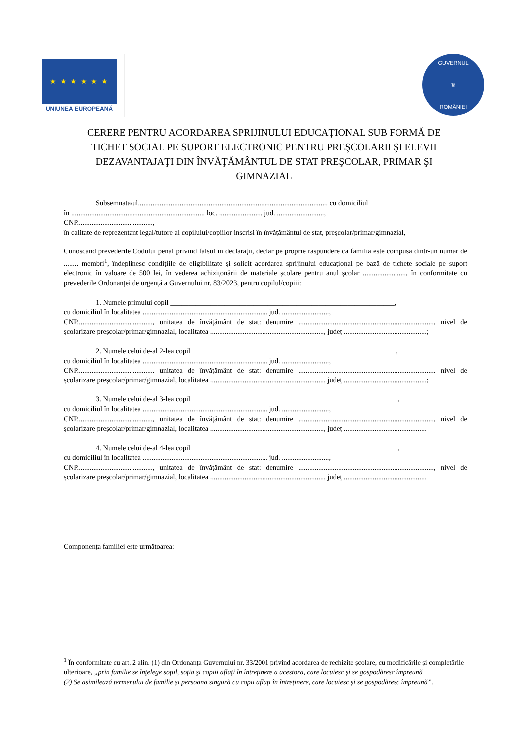★ ★ ★ ★ ★ ★
UNIUNEA EUROPEANĂ
GUVERNUL
♛
ROMÂNIEI
CERERE PENTRU ACORDAREA SPRIJINULUI EDUCAȚIONAL SUB FORMĂ DE TICHET SOCIAL PE SUPORT ELECTRONIC PENTRU PREŞCOLARII ŞI ELEVII DEZAVANTAJAŢI DIN ÎNVĂŢĂMÂNTUL DE STAT PREŞCOLAR, PRIMAR ŞI GIMNAZIAL
Subsemnata/ul......................................................................................................... cu domiciliul
în .......................................................................... loc. ........................ jud. ..........................,
CNP..........................................,
în calitate de reprezentant legal/tutore al copilului/copiilor inscrisi în învățământul de stat, preșcolar/primar/gimnazial,
Cunoscând prevederile Codului penal privind falsul în declaraţii, declar pe proprie răspundere că familia este compusă dintr-un număr de ........ membri<sup>1</sup>, îndeplinesc condițiile de eligibilitate și solicit acordarea sprijinului educațional pe bază de tichete sociale pe suport electronic în valoare de 500 lei, în vederea achizițonării de materiale școlare pentru anul școlar ........................, în conformitate cu prevederile Ordonanței de urgență a Guvernului nr. 83/2023, pentru copilul/copiii:
1. Numele primului copil ______________________________________________________________,
cu domiciliul în localitatea ..................................................................... jud. ..........................,
CNP.........................................., unitatea de învățământ de stat: denumire ..........................................................................., nivel de școlarizare preșcolar/primar/gimnazial, localitatea ..............................................................., județ ..............................................;
2. Numele celui de-al 2-lea copil_________________________________________________________,
cu domiciliul în localitatea ..................................................................... jud. ..........................,
CNP.........................................., unitatea de învățământ de stat: denumire ..........................................................................., nivel de școlarizare preșcolar/primar/gimnazial, localitatea ..............................................................., județ ..............................................;
3. Numele celui de-al 3-lea copil _________________________________________________________,
cu domiciliul în localitatea ..................................................................... jud. ..........................,
CNP.........................................., unitatea de învățământ de stat: denumire ..........................................................................., nivel de școlarizare preșcolar/primar/gimnazial, localitatea ..............................................................., județ ..............................................
4. Numele celui de-al 4-lea copil _________________________________________________________,
cu domiciliul în localitatea ..................................................................... jud. ..........................,
CNP.........................................., unitatea de învățământ de stat: denumire ..........................................................................., nivel de școlarizare preșcolar/primar/gimnazial, localitatea ..............................................................., județ ..............................................
Componența familiei este următoarea:
<sup>1</sup> În conformitate cu art. 2 alin. (1) din Ordonanța Guvernului nr. 33/2001 privind acordarea de rechizite şcolare, cu modificările şi completările ulterioare, „prin familie se înţelege soţul, soţia şi copiii aflaţi în întreţinere a acestora, care locuiesc şi se gospodăresc împreună
(2) Se asimilează termenului de familie și persoana singură cu copii aflați în întreținere, care locuiesc și se gospodăresc împreună”.